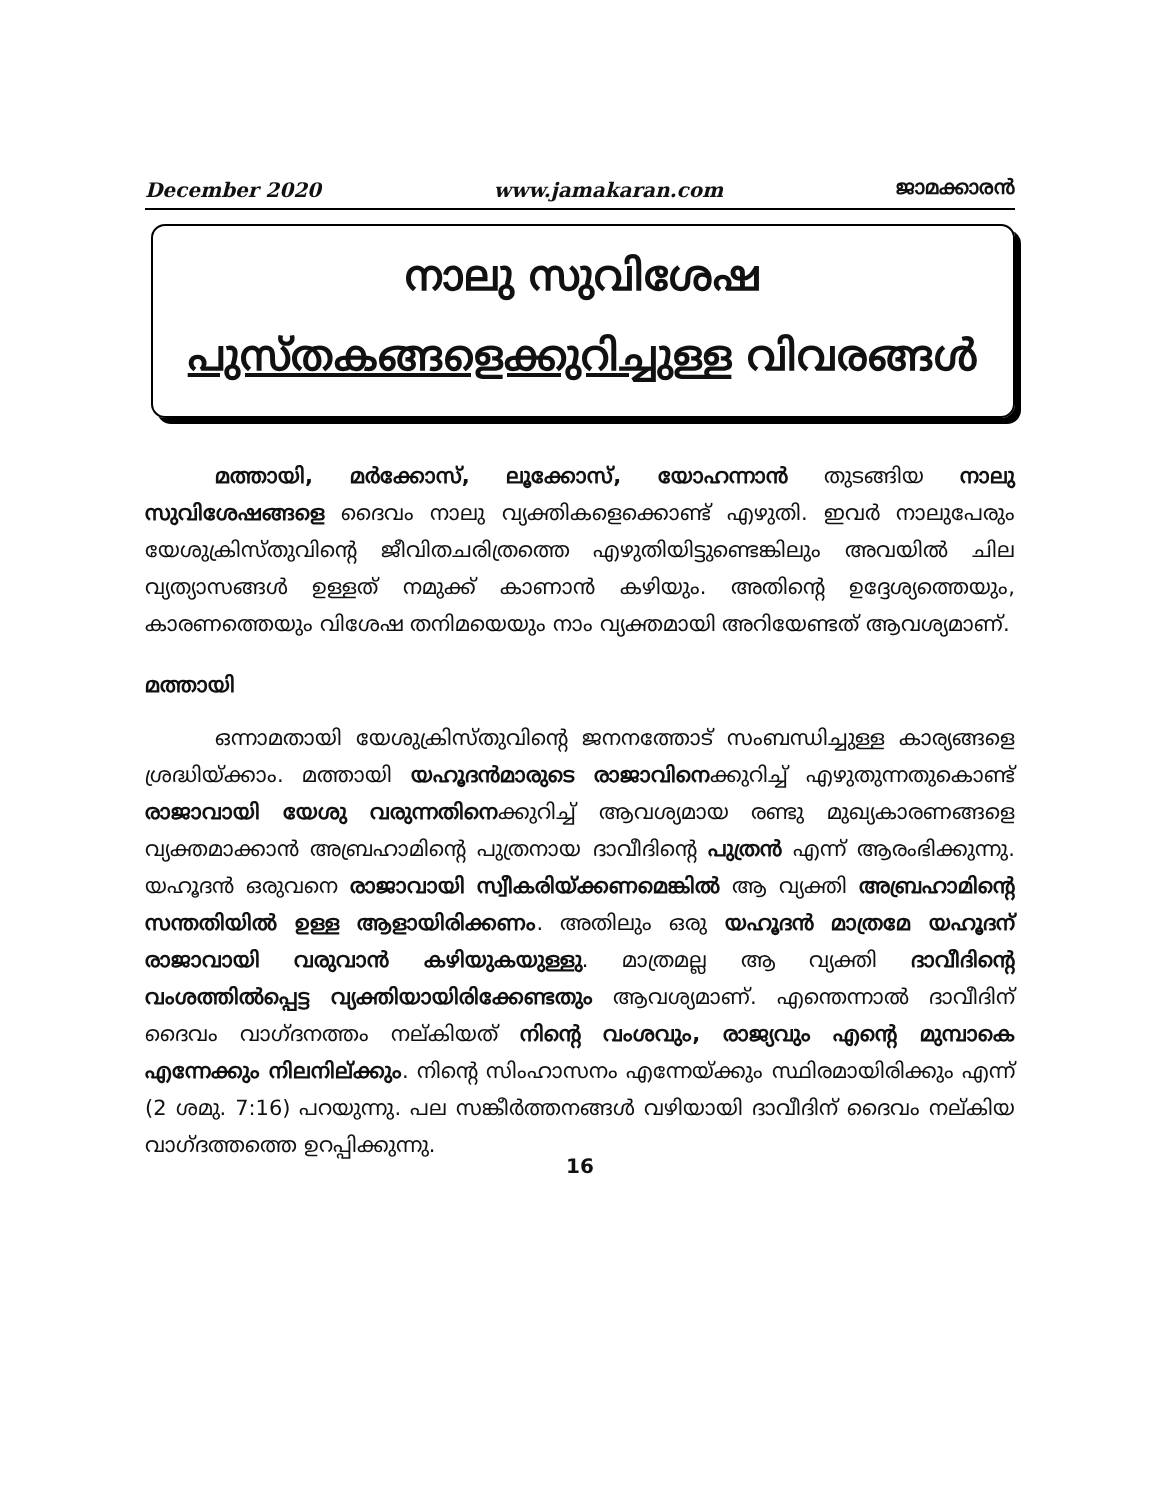December 2020 www.jamakaran.com ജാമക്കാരൻ
നാലു സുവിശേഷ
പുസ്തകങ്ങളെക്കുറിച്ചുള്ള വിവരങ്ങൾ
മത്തായി, മർക്കോസ്, ലൂക്കോസ്, യോഹന്നാൻ തുടങ്ങിയ നാലു സുവിശേഷങ്ങളെ ദൈവം നാലു വ്യക്തികളെക്കൊണ്ട് എഴുതി. ഇവർ നാലുപേരും യേശുക്രിസ്തുവിന്റെ ജീവിതചരിത്രത്തെ എഴുതിയിട്ടുണ്ടെങ്കിലും അവയിൽ ചില വ്യത്യാസങ്ങൾ ഉള്ളത് നമുക്ക് കാണാൻ കഴിയും. അതിന്റെ ഉദ്ദേശ്യത്തെയും, കാരണത്തെയും വിശേഷ തനിമയെയും നാം വ്യക്തമായി അറിയേണ്ടത് ആവശ്യമാണ്.
മത്തായി
ഒന്നാമതായി യേശുക്രിസ്തുവിന്റെ ജനനത്തോട് സംബന്ധിച്ചുള്ള കാര്യങ്ങളെ ശ്രദ്ധിയ്ക്കാം. മത്തായി യഹൂദൻമാരുടെ രാജാവിനെക്കുറിച്ച് എഴുതുന്നതുകൊണ്ട് രാജാവായി യേശു വരുന്നതിനെക്കുറിച്ച് ആവശ്യമായ രണ്ടു മുഖ്യകാരണങ്ങളെ വ്യക്തമാക്കാൻ അബ്രഹാമിന്റെ പുത്രനായ ദാവീദിന്റെ പുത്രൻ എന്ന് ആരംഭിക്കുന്നു. യഹൂദൻ ഒരുവനെ രാജാവായി സ്വീകരിയ്ക്കണമെങ്കിൽ ആ വ്യക്തി അബ്രഹാമിന്റെ സന്തതിയിൽ ഉള്ള ആളായിരിക്കണം. അതിലും ഒരു യഹൂദൻ മാത്രമേ യഹൂദന് രാജാവായി വരുവാൻ കഴിയുകയുള്ളു. മാത്രമല്ല ആ വ്യക്തി ദാവീദിന്റെ വംശത്തിൽപ്പെട്ട വ്യക്തിയായിരിക്കേണ്ടതും ആവശ്യമാണ്. എന്തെന്നാൽ ദാവീദിന് ദൈവം വാഗ്ദനത്തം നല്കിയത് നിന്റെ വംശവും, രാജ്യവും എന്റെ മുമ്പാകെ എന്നേക്കും നിലനില്ക്കും. നിന്റെ സിംഹാസനം എന്നേയ്ക്കും സ്ഥിരമായിരിക്കും എന്ന് (2 ശമു. 7:16) പറയുന്നു. പല സങ്കീർത്തനങ്ങൾ വഴിയായി ദാവീദിന് ദൈവം നല്കിയ വാഗ്ദത്തത്തെ ഉറപ്പിക്കുന്നു.
16